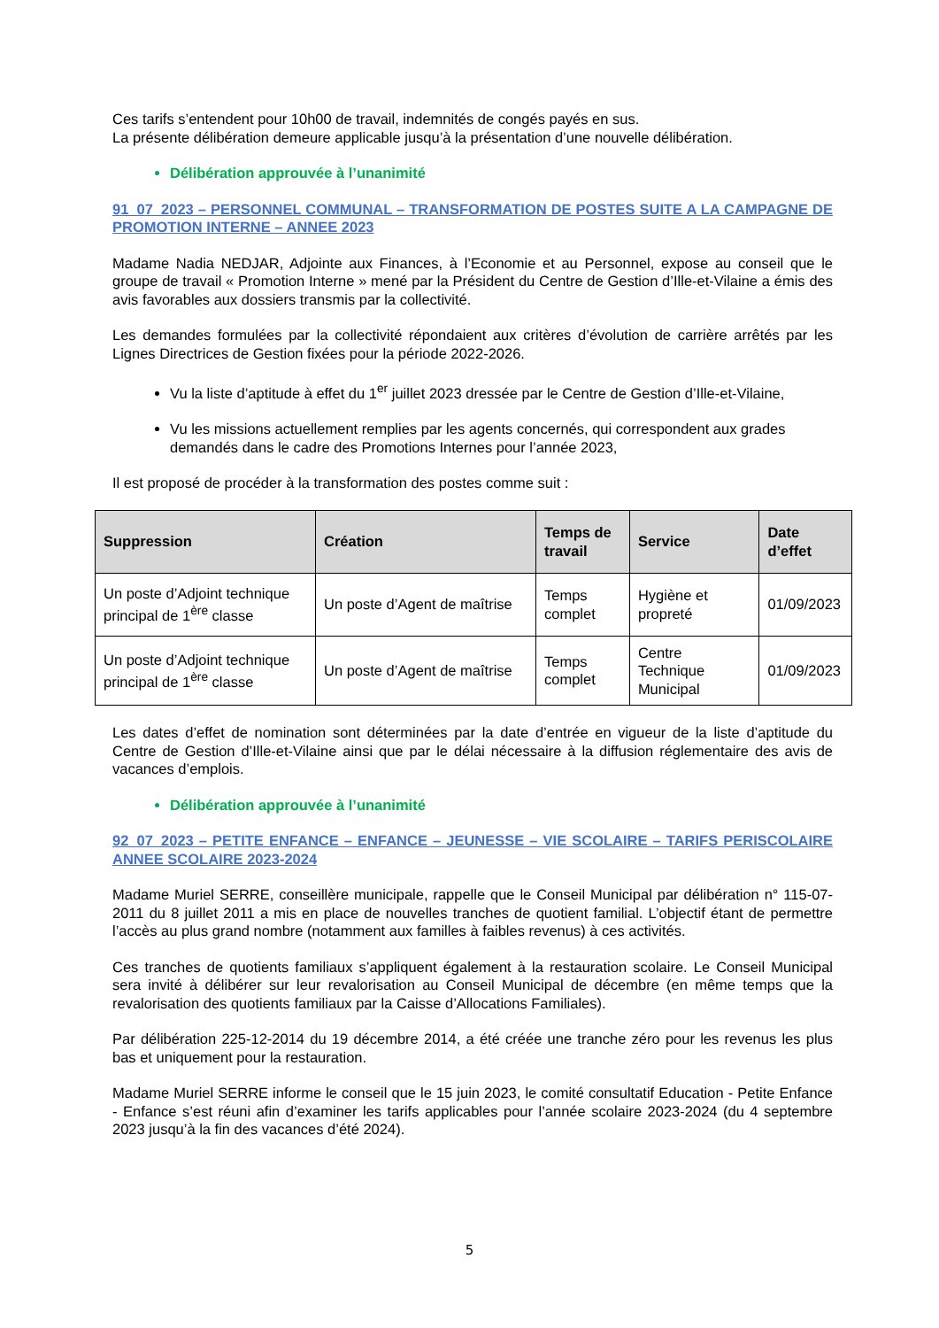Ces tarifs s’entendent pour 10h00 de travail, indemnités de congés payés en sus.
La présente délibération demeure applicable jusqu’à la présentation d’une nouvelle délibération.
Délibération approuvée à l’unanimité
91_07_2023 – PERSONNEL COMMUNAL – TRANSFORMATION DE POSTES SUITE A LA CAMPAGNE DE PROMOTION INTERNE – ANNEE 2023
Madame Nadia NEDJAR, Adjointe aux Finances, à l’Economie et au Personnel, expose au conseil que le groupe de travail « Promotion Interne » mené par la Président du Centre de Gestion d’Ille-et-Vilaine a émis des avis favorables aux dossiers transmis par la collectivité.
Les demandes formulées par la collectivité répondaient aux critères d’évolution de carrière arrêtés par les Lignes Directrices de Gestion fixées pour la période 2022-2026.
Vu la liste d’aptitude à effet du 1<sup>er</sup> juillet 2023 dressée par le Centre de Gestion d’Ille-et-Vilaine,
Vu les missions actuellement remplies par les agents concernés, qui correspondent aux grades demandés dans le cadre des Promotions Internes pour l’année 2023,
Il est proposé de procéder à la transformation des postes comme suit :
| Suppression | Création | Temps de travail | Service | Date d’effet |
| --- | --- | --- | --- | --- |
| Un poste d’Adjoint technique principal de 1<sup>ère</sup> classe | Un poste d’Agent de maîtrise | Temps complet | Hygiène et propreté | 01/09/2023 |
| Un poste d’Adjoint technique principal de 1<sup>ère</sup> classe | Un poste d’Agent de maîtrise | Temps complet | Centre Technique Municipal | 01/09/2023 |
Les dates d’effet de nomination sont déterminées par la date d’entrée en vigueur de la liste d’aptitude du Centre de Gestion d’Ille-et-Vilaine ainsi que par le délai nécessaire à la diffusion réglementaire des avis de vacances d’emplois.
Délibération approuvée à l’unanimité
92_07_2023 – PETITE ENFANCE – ENFANCE – JEUNESSE – VIE SCOLAIRE – TARIFS PERISCOLAIRE ANNEE SCOLAIRE 2023-2024
Madame Muriel SERRE, conseillère municipale, rappelle que le Conseil Municipal par délibération n° 115-07-2011 du 8 juillet 2011 a mis en place de nouvelles tranches de quotient familial. L’objectif étant de permettre l’accès au plus grand nombre (notamment aux familles à faibles revenus) à ces activités.
Ces tranches de quotients familiaux s’appliquent également à la restauration scolaire. Le Conseil Municipal sera invité à délibérer sur leur revalorisation au Conseil Municipal de décembre (en même temps que la revalorisation des quotients familiaux par la Caisse d’Allocations Familiales).
Par délibération 225-12-2014 du 19 décembre 2014, a été créée une tranche zéro pour les revenus les plus bas et uniquement pour la restauration.
Madame Muriel SERRE informe le conseil que le 15 juin 2023, le comité consultatif Education - Petite Enfance - Enfance s’est réuni afin d’examiner les tarifs applicables pour l’année scolaire 2023-2024 (du 4 septembre 2023 jusqu’à la fin des vacances d’été 2024).
5